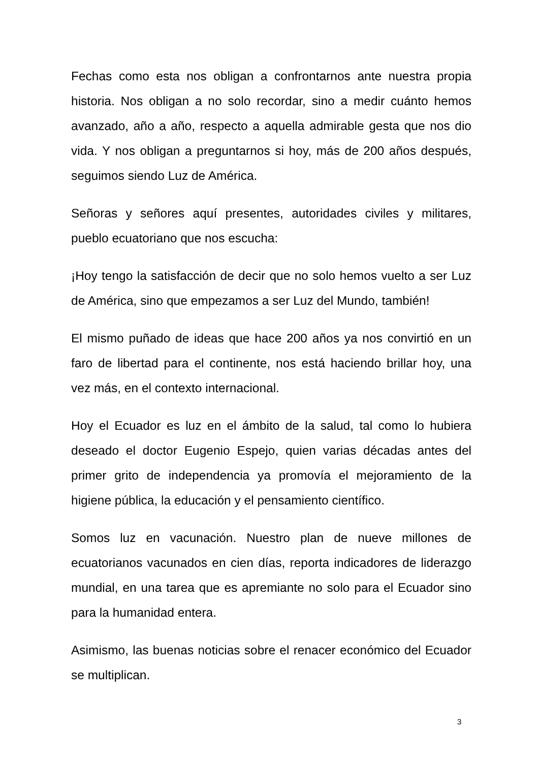Fechas como esta nos obligan a confrontarnos ante nuestra propia historia. Nos obligan a no solo recordar, sino a medir cuánto hemos avanzado, año a año, respecto a aquella admirable gesta que nos dio vida. Y nos obligan a preguntarnos si hoy, más de 200 años después, seguimos siendo Luz de América.
Señoras y señores aquí presentes, autoridades civiles y militares, pueblo ecuatoriano que nos escucha:
¡Hoy tengo la satisfacción de decir que no solo hemos vuelto a ser Luz de América, sino que empezamos a ser Luz del Mundo, también!
El mismo puñado de ideas que hace 200 años ya nos convirtió en un faro de libertad para el continente, nos está haciendo brillar hoy, una vez más, en el contexto internacional.
Hoy el Ecuador es luz en el ámbito de la salud, tal como lo hubiera deseado el doctor Eugenio Espejo, quien varias décadas antes del primer grito de independencia ya promovía el mejoramiento de la higiene pública, la educación y el pensamiento científico.
Somos luz en vacunación. Nuestro plan de nueve millones de ecuatorianos vacunados en cien días, reporta indicadores de liderazgo mundial, en una tarea que es apremiante no solo para el Ecuador sino para la humanidad entera.
Asimismo, las buenas noticias sobre el renacer económico del Ecuador se multiplican.
3